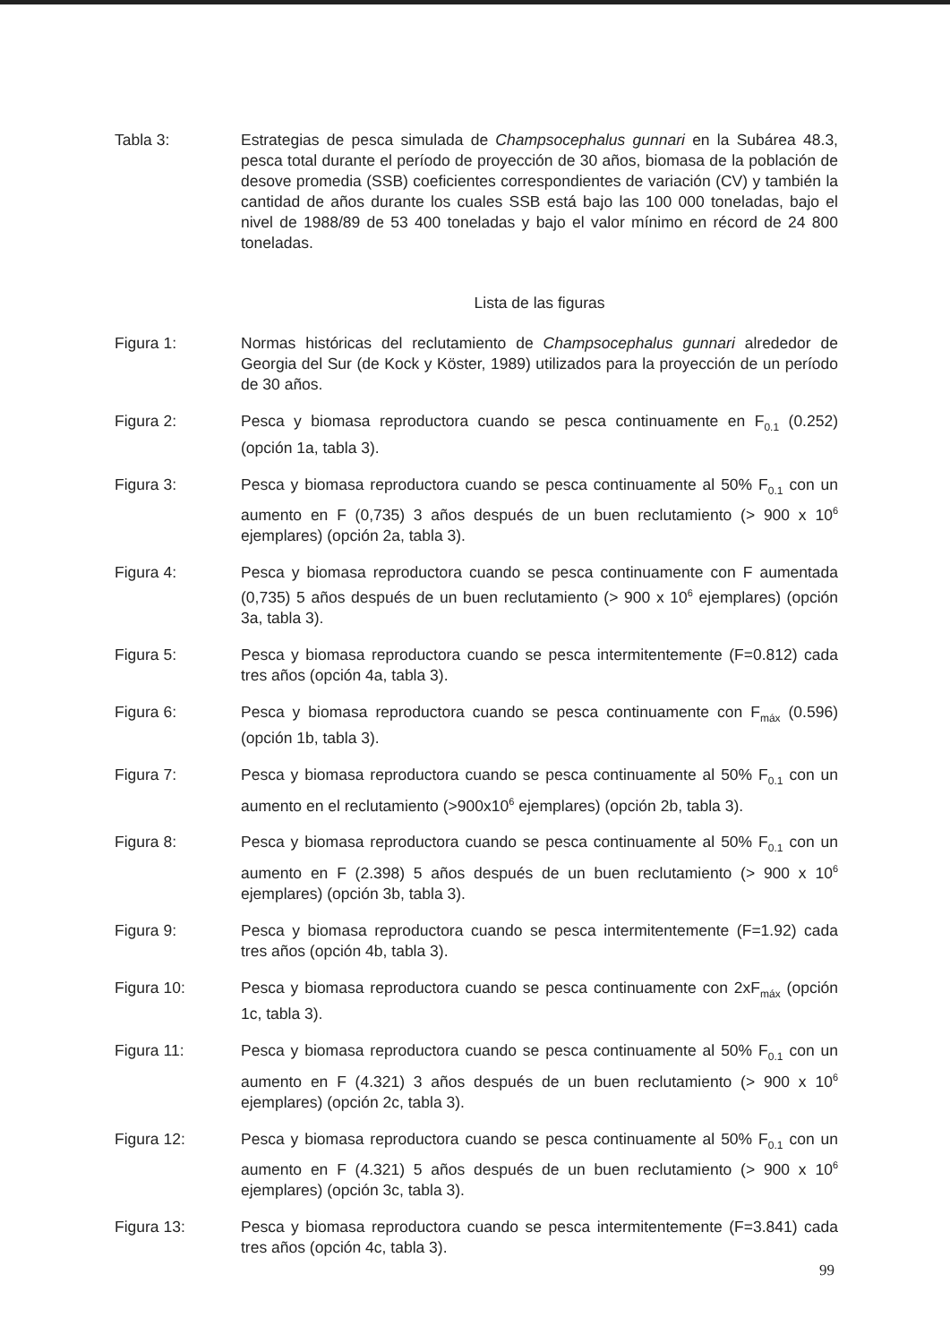Tabla 3: Estrategias de pesca simulada de Champsocephalus gunnari en la Subárea 48.3, pesca total durante el período de proyección de 30 años, biomasa de la población de desove promedia (SSB) coeficientes correspondientes de variación (CV) y también la cantidad de años durante los cuales SSB está bajo las 100 000 toneladas, bajo el nivel de 1988/89 de 53 400 toneladas y bajo el valor mínimo en récord de 24 800 toneladas.
Lista de las figuras
Figura 1: Normas históricas del reclutamiento de Champsocephalus gunnari alrededor de Georgia del Sur (de Kock y Köster, 1989) utilizados para la proyección de un período de 30 años.
Figura 2: Pesca y biomasa reproductora cuando se pesca continuamente en F<sub>0.1</sub> (0.252) (opción 1a, tabla 3).
Figura 3: Pesca y biomasa reproductora cuando se pesca continuamente al 50% F<sub>0.1</sub> con un aumento en F (0,735) 3 años después de un buen reclutamiento (> 900 x 10<sup>6</sup> ejemplares) (opción 2a, tabla 3).
Figura 4: Pesca y biomasa reproductora cuando se pesca continuamente con F aumentada (0,735) 5 años después de un buen reclutamiento (> 900 x 10<sup>6</sup> ejemplares) (opción 3a, tabla 3).
Figura 5: Pesca y biomasa reproductora cuando se pesca intermitentemente (F=0.812) cada tres años (opción 4a, tabla 3).
Figura 6: Pesca y biomasa reproductora cuando se pesca continuamente con F<sub>máx</sub> (0.596) (opción 1b, tabla 3).
Figura 7: Pesca y biomasa reproductora cuando se pesca continuamente al 50% F<sub>0.1</sub> con un aumento en el reclutamiento (>900x10<sup>6</sup> ejemplares) (opción 2b, tabla 3).
Figura 8: Pesca y biomasa reproductora cuando se pesca continuamente al 50% F<sub>0.1</sub> con un aumento en F (2.398) 5 años después de un buen reclutamiento (> 900 x 10<sup>6</sup> ejemplares) (opción 3b, tabla 3).
Figura 9: Pesca y biomasa reproductora cuando se pesca intermitentemente (F=1.92) cada tres años (opción 4b, tabla 3).
Figura 10: Pesca y biomasa reproductora cuando se pesca continuamente con 2xF<sub>máx</sub> (opción 1c, tabla 3).
Figura 11: Pesca y biomasa reproductora cuando se pesca continuamente al 50% F<sub>0.1</sub> con un aumento en F (4.321) 3 años después de un buen reclutamiento (> 900 x 10<sup>6</sup> ejemplares) (opción 2c, tabla 3).
Figura 12: Pesca y biomasa reproductora cuando se pesca continuamente al 50% F<sub>0.1</sub> con un aumento en F (4.321) 5 años después de un buen reclutamiento (> 900 x 10<sup>6</sup> ejemplares) (opción 3c, tabla 3).
Figura 13: Pesca y biomasa reproductora cuando se pesca intermitentemente (F=3.841) cada tres años (opción 4c, tabla 3).
99